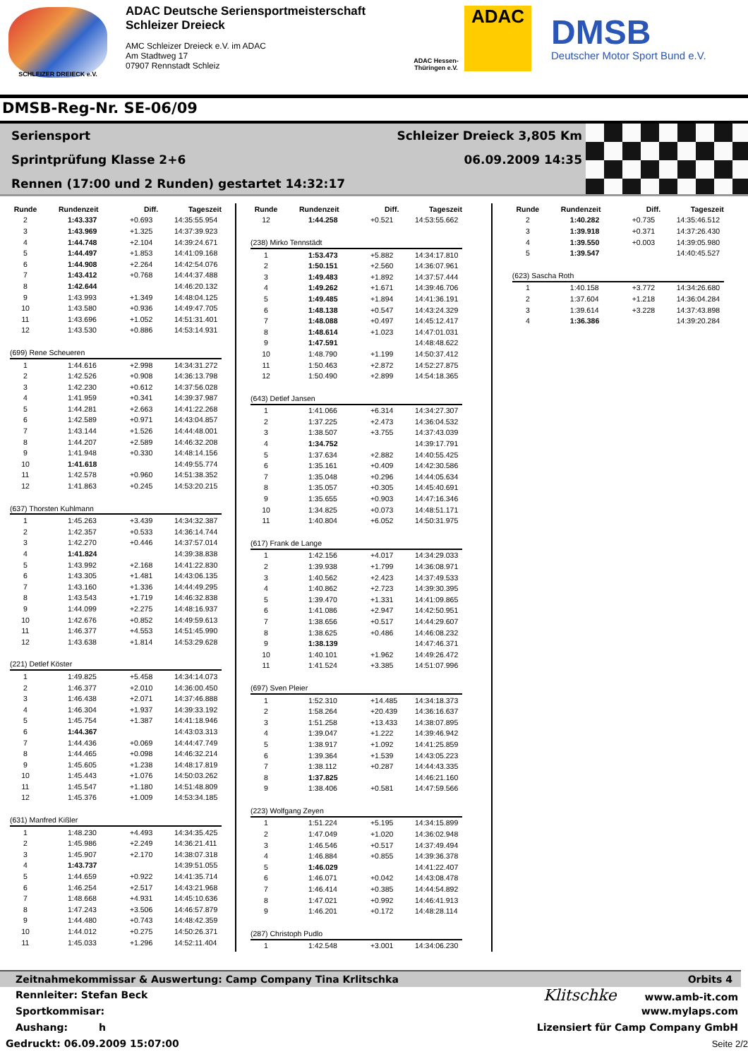SCHLEIZER DREIECK e.V.
ADAC Deutsche Seriensportmeisterschaft
Schleizer Dreieck
AMC Schleizer Dreieck e.V. im ADAC
Am Stadtweg 17
07907 Rennstadt Schleiz
ADAC
ADAC Hessen-Thüringen e.V.
DMSB
Deutscher Motor Sport Bund e.V.
DMSB-Reg-Nr. SE-06/09
Seriensport Schleizer Dreieck 3,805 Km
Sprintprüfung Klasse 2+6 06.09.2009 14:35
Rennen (17:00 und 2 Runden) gestartet 14:32:17
| Runde | Rundenzeit | Diff. | Tageszeit |
| --- | --- | --- | --- |
| 2 | 1:43.337 | +0.693 | 14:35:55.954 |
| 3 | 1:43.969 | +1.325 | 14:37:39.923 |
| 4 | 1:44.748 | +2.104 | 14:39:24.671 |
| 5 | 1:44.497 | +1.853 | 14:41:09.168 |
| 6 | 1:44.908 | +2.264 | 14:42:54.076 |
| 7 | 1:43.412 | +0.768 | 14:44:37.488 |
| 8 | 1:42.644 | | 14:46:20.132 |
| 9 | 1:43.993 | +1.349 | 14:48:04.125 |
| 10 | 1:43.580 | +0.936 | 14:49:47.705 |
| 11 | 1:43.696 | +1.052 | 14:51:31.401 |
| 12 | 1:43.530 | +0.886 | 14:53:14.931 |
| (699) Rene Scheueren | | | |
| 1 | 1:44.616 | +2.998 | 14:34:31.272 |
| 2 | 1:42.526 | +0.908 | 14:36:13.798 |
| 3 | 1:42.230 | +0.612 | 14:37:56.028 |
| 4 | 1:41.959 | +0.341 | 14:39:37.987 |
| 5 | 1:44.281 | +2.663 | 14:41:22.268 |
| 6 | 1:42.589 | +0.971 | 14:43:04.857 |
| 7 | 1:43.144 | +1.526 | 14:44:48.001 |
| 8 | 1:44.207 | +2.589 | 14:46:32.208 |
| 9 | 1:41.948 | +0.330 | 14:48:14.156 |
| 10 | 1:41.618 | | 14:49:55.774 |
| 11 | 1:42.578 | +0.960 | 14:51:38.352 |
| 12 | 1:41.863 | +0.245 | 14:53:20.215 |
| (637) Thorsten Kuhlmann | | | |
| 1 | 1:45.263 | +3.439 | 14:34:32.387 |
| 2 | 1:42.357 | +0.533 | 14:36:14.744 |
| 3 | 1:42.270 | +0.446 | 14:37:57.014 |
| 4 | 1:41.824 | | 14:39:38.838 |
| 5 | 1:43.992 | +2.168 | 14:41:22.830 |
| 6 | 1:43.305 | +1.481 | 14:43:06.135 |
| 7 | 1:43.160 | +1.336 | 14:44:49.295 |
| 8 | 1:43.543 | +1.719 | 14:46:32.838 |
| 9 | 1:44.099 | +2.275 | 14:48:16.937 |
| 10 | 1:42.676 | +0.852 | 14:49:59.613 |
| 11 | 1:46.377 | +4.553 | 14:51:45.990 |
| 12 | 1:43.638 | +1.814 | 14:53:29.628 |
| (221) Detlef Köster | | | |
| 1 | 1:49.825 | +5.458 | 14:34:14.073 |
| 2 | 1:46.377 | +2.010 | 14:36:00.450 |
| 3 | 1:46.438 | +2.071 | 14:37:46.888 |
| 4 | 1:46.304 | +1.937 | 14:39:33.192 |
| 5 | 1:45.754 | +1.387 | 14:41:18.946 |
| 6 | 1:44.367 | | 14:43:03.313 |
| 7 | 1:44.436 | +0.069 | 14:44:47.749 |
| 8 | 1:44.465 | +0.098 | 14:46:32.214 |
| 9 | 1:45.605 | +1.238 | 14:48:17.819 |
| 10 | 1:45.443 | +1.076 | 14:50:03.262 |
| 11 | 1:45.547 | +1.180 | 14:51:48.809 |
| 12 | 1:45.376 | +1.009 | 14:53:34.185 |
| (631) Manfred Kißler | | | |
| 1 | 1:48.230 | +4.493 | 14:34:35.425 |
| 2 | 1:45.986 | +2.249 | 14:36:21.411 |
| 3 | 1:45.907 | +2.170 | 14:38:07.318 |
| 4 | 1:43.737 | | 14:39:51.055 |
| 5 | 1:44.659 | +0.922 | 14:41:35.714 |
| 6 | 1:46.254 | +2.517 | 14:43:21.968 |
| 7 | 1:48.668 | +4.931 | 14:45:10.636 |
| 8 | 1:47.243 | +3.506 | 14:46:57.879 |
| 9 | 1:44.480 | +0.743 | 14:48:42.359 |
| 10 | 1:44.012 | +0.275 | 14:50:26.371 |
| 11 | 1:45.033 | +1.296 | 14:52:11.404 |
| Runde | Rundenzeit | Diff. | Tageszeit |
| --- | --- | --- | --- |
| 12 | 1:44.258 | +0.521 | 14:53:55.662 |
| (238) Mirko Tennstädt | | | |
| 1 | 1:53.473 | +5.882 | 14:34:17.810 |
| 2 | 1:50.151 | +2.560 | 14:36:07.961 |
| 3 | 1:49.483 | +1.892 | 14:37:57.444 |
| 4 | 1:49.262 | +1.671 | 14:39:46.706 |
| 5 | 1:49.485 | +1.894 | 14:41:36.191 |
| 6 | 1:48.138 | +0.547 | 14:43:24.329 |
| 7 | 1:48.088 | +0.497 | 14:45:12.417 |
| 8 | 1:48.614 | +1.023 | 14:47:01.031 |
| 9 | 1:47.591 | | 14:48:48.622 |
| 10 | 1:48.790 | +1.199 | 14:50:37.412 |
| 11 | 1:50.463 | +2.872 | 14:52:27.875 |
| 12 | 1:50.490 | +2.899 | 14:54:18.365 |
| (643) Detlef Jansen | | | |
| 1 | 1:41.066 | +6.314 | 14:34:27.307 |
| 2 | 1:37.225 | +2.473 | 14:36:04.532 |
| 3 | 1:38.507 | +3.755 | 14:37:43.039 |
| 4 | 1:34.752 | | 14:39:17.791 |
| 5 | 1:37.634 | +2.882 | 14:40:55.425 |
| 6 | 1:35.161 | +0.409 | 14:42:30.586 |
| 7 | 1:35.048 | +0.296 | 14:44:05.634 |
| 8 | 1:35.057 | +0.305 | 14:45:40.691 |
| 9 | 1:35.655 | +0.903 | 14:47:16.346 |
| 10 | 1:34.825 | +0.073 | 14:48:51.171 |
| 11 | 1:40.804 | +6.052 | 14:50:31.975 |
| (617) Frank de Lange | | | |
| 1 | 1:42.156 | +4.017 | 14:34:29.033 |
| 2 | 1:39.938 | +1.799 | 14:36:08.971 |
| 3 | 1:40.562 | +2.423 | 14:37:49.533 |
| 4 | 1:40.862 | +2.723 | 14:39:30.395 |
| 5 | 1:39.470 | +1.331 | 14:41:09.865 |
| 6 | 1:41.086 | +2.947 | 14:42:50.951 |
| 7 | 1:38.656 | +0.517 | 14:44:29.607 |
| 8 | 1:38.625 | +0.486 | 14:46:08.232 |
| 9 | 1:38.139 | | 14:47:46.371 |
| 10 | 1:40.101 | +1.962 | 14:49:26.472 |
| 11 | 1:41.524 | +3.385 | 14:51:07.996 |
| (697) Sven Pleier | | | |
| 1 | 1:52.310 | +14.485 | 14:34:18.373 |
| 2 | 1:58.264 | +20.439 | 14:36:16.637 |
| 3 | 1:51.258 | +13.433 | 14:38:07.895 |
| 4 | 1:39.047 | +1.222 | 14:39:46.942 |
| 5 | 1:38.917 | +1.092 | 14:41:25.859 |
| 6 | 1:39.364 | +1.539 | 14:43:05.223 |
| 7 | 1:38.112 | +0.287 | 14:44:43.335 |
| 8 | 1:37.825 | | 14:46:21.160 |
| 9 | 1:38.406 | +0.581 | 14:47:59.566 |
| (223) Wolfgang Zeyen | | | |
| 1 | 1:51.224 | +5.195 | 14:34:15.899 |
| 2 | 1:47.049 | +1.020 | 14:36:02.948 |
| 3 | 1:46.546 | +0.517 | 14:37:49.494 |
| 4 | 1:46.884 | +0.855 | 14:39:36.378 |
| 5 | 1:46.029 | | 14:41:22.407 |
| 6 | 1:46.071 | +0.042 | 14:43:08.478 |
| 7 | 1:46.414 | +0.385 | 14:44:54.892 |
| 8 | 1:47.021 | +0.992 | 14:46:41.913 |
| 9 | 1:46.201 | +0.172 | 14:48:28.114 |
| (287) Christoph Pudlo | | | |
| 1 | 1:42.548 | +3.001 | 14:34:06.230 |
| Runde | Rundenzeit | Diff. | Tageszeit |
| --- | --- | --- | --- |
| 2 | 1:40.282 | +0.735 | 14:35:46.512 |
| 3 | 1:39.918 | +0.371 | 14:37:26.430 |
| 4 | 1:39.550 | +0.003 | 14:39:05.980 |
| 5 | 1:39.547 | | 14:40:45.527 |
| (623) Sascha Roth | | | |
| 1 | 1:40.158 | +3.772 | 14:34:26.680 |
| 2 | 1:37.604 | +1.218 | 14:36:04.284 |
| 3 | 1:39.614 | +3.228 | 14:37:43.898 |
| 4 | 1:36.386 | | 14:39:20.284 |
Zeitnahmekommissar & Auswertung: Camp Company Tina Krlitschka Orbits 4
Rennleiter: Stefan Beck Klitschke www.amb-it.com
Sportkommisar: www.mylaps.com
Aushang: h Lizensiert für Camp Company GmbH
Gedruckt: 06.09.2009 15:07:00 Seite 2/2